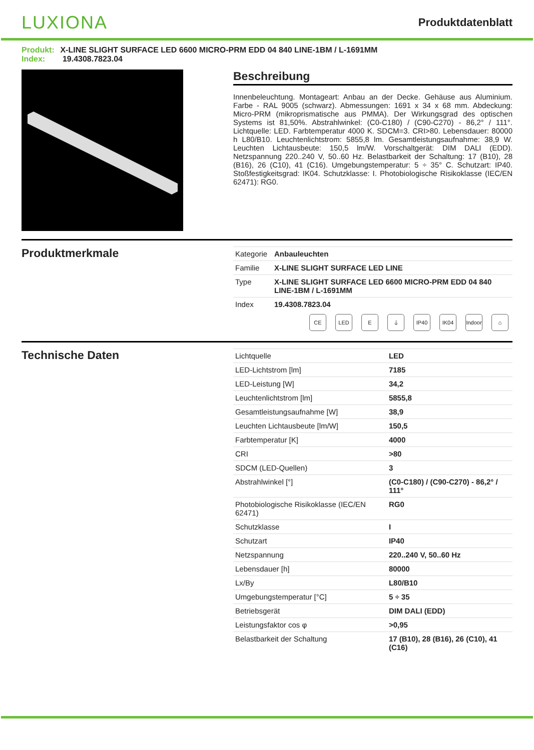LUXIONA
Produktdatenblatt
Produkt: X-LINE SLIGHT SURFACE LED 6600 MICRO-PRM EDD 04 840 LINE-1BM / L-1691MM
Index: 19.4308.7823.04
Beschreibung
Innenbeleuchtung. Montageart: Anbau an der Decke. Gehäuse aus Aluminium. Farbe - RAL 9005 (schwarz). Abmessungen: 1691 x 34 x 68 mm. Abdeckung: Micro-PRM (mikroprismatische aus PMMA). Der Wirkungsgrad des optischen Systems ist 81,50%. Abstrahlwinkel: (C0-C180) / (C90-C270) - 86,2° / 111°. Lichtquelle: LED. Farbtemperatur 4000 K. SDCM=3. CRI>80. Lebensdauer: 80000 h L80/B10. Leuchtenlichtstrom: 5855,8 lm. Gesamtleistungsaufnahme: 38,9 W. Leuchten Lichtausbeute: 150,5 lm/W. Vorschaltgerät: DIM DALI (EDD). Netzspannung 220..240 V, 50..60 Hz. Belastbarkeit der Schaltung: 17 (B10), 28 (B16), 26 (C10), 41 (C16). Umgebungstemperatur: 5 ÷ 35° C. Schutzart: IP40. Stoßfestigkeitsgrad: IK04. Schutzklasse: I. Photobiologische Risikoklasse (IEC/EN 62471): RG0.
Produktmerkmale
| Kategorie | Anbauleuchten |
| Familie | X-LINE SLIGHT SURFACE LED LINE |
| Type | X-LINE SLIGHT SURFACE LED 6600 MICRO-PRM EDD 04 840 LINE-1BM / L-1691MM |
| Index | 19.4308.7823.04 |
CE LED E ⏚ IP40 IK04 Indoor
⌂
Technische Daten
| Lichtquelle | LED |
| LED-Lichtstrom [lm] | 7185 |
| LED-Leistung [W] | 34,2 |
| Leuchtenlichtstrom [lm] | 5855,8 |
| Gesamtleistungsaufnahme [W] | 38,9 |
| Leuchten Lichtausbeute [lm/W] | 150,5 |
| Farbtemperatur [K] | 4000 |
| CRI | >80 |
| SDCM (LED-Quellen) | 3 |
| Abstrahlwinkel [°] | (C0-C180) / (C90-C270) - 86,2° / 111° |
| Photobiologische Risikoklasse (IEC/EN 62471) | RG0 |
| Schutzklasse | I |
| Schutzart | IP40 |
| Netzspannung | 220..240 V, 50..60 Hz |
| Lebensdauer [h] | 80000 |
| Lx/By | L80/B10 |
| Umgebungstemperatur [°C] | 5 ÷ 35 |
| Betriebsgerät | DIM DALI (EDD) |
| Leistungsfaktor cos φ | >0,95 |
| Belastbarkeit der Schaltung | 17 (B10), 28 (B16), 26 (C10), 41 (C16) |